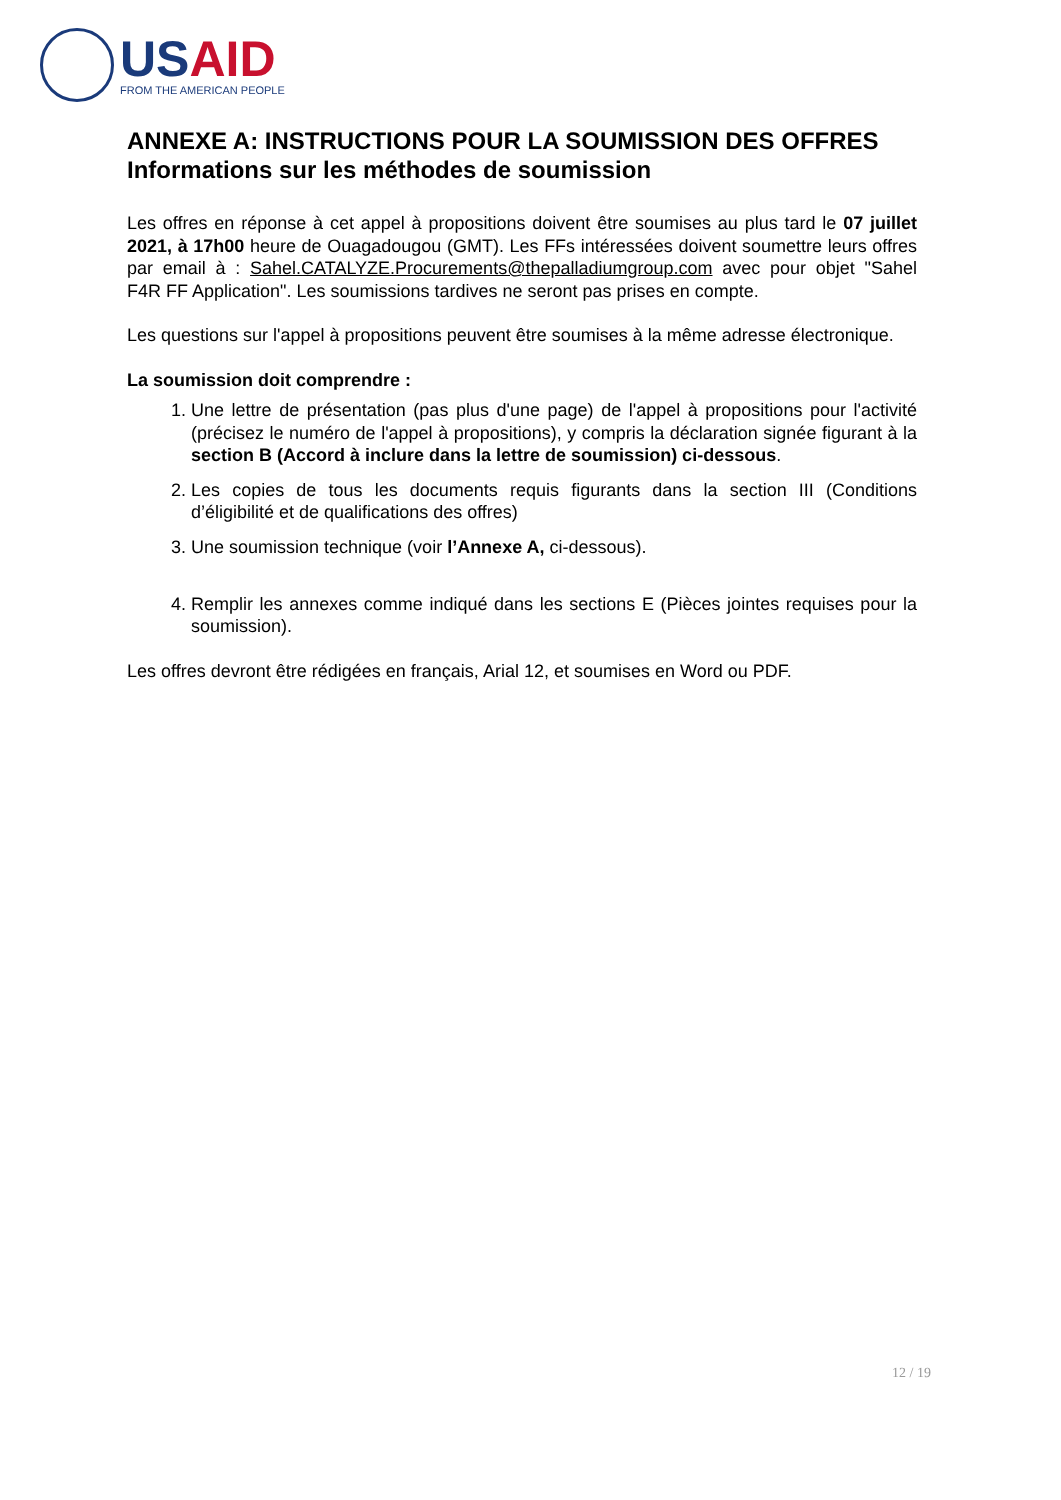USAID
FROM THE AMERICAN PEOPLE
ANNEXE A: INSTRUCTIONS POUR LA SOUMISSION DES OFFRES
Informations sur les méthodes de soumission
Les offres en réponse à cet appel à propositions doivent être soumises au plus tard le 07 juillet 2021, à 17h00 heure de Ouagadougou (GMT). Les FFs intéressées doivent soumettre leurs offres par email à : Sahel.CATALYZE.Procurements@thepalladiumgroup.com avec pour objet "Sahel F4R FF Application". Les soumissions tardives ne seront pas prises en compte.
Les questions sur l'appel à propositions peuvent être soumises à la même adresse électronique.
La soumission doit comprendre :
1. Une lettre de présentation (pas plus d'une page) de l'appel à propositions pour l'activité (précisez le numéro de l'appel à propositions), y compris la déclaration signée figurant à la section B (Accord à inclure dans la lettre de soumission) ci-dessous.
2. Les copies de tous les documents requis figurants dans la section III (Conditions d’éligibilité et de qualifications des offres)
3. Une soumission technique (voir l’Annexe A, ci-dessous).
4. Remplir les annexes comme indiqué dans les sections E (Pièces jointes requises pour la soumission).
Les offres devront être rédigées en français, Arial 12, et soumises en Word ou PDF.
12 / 19